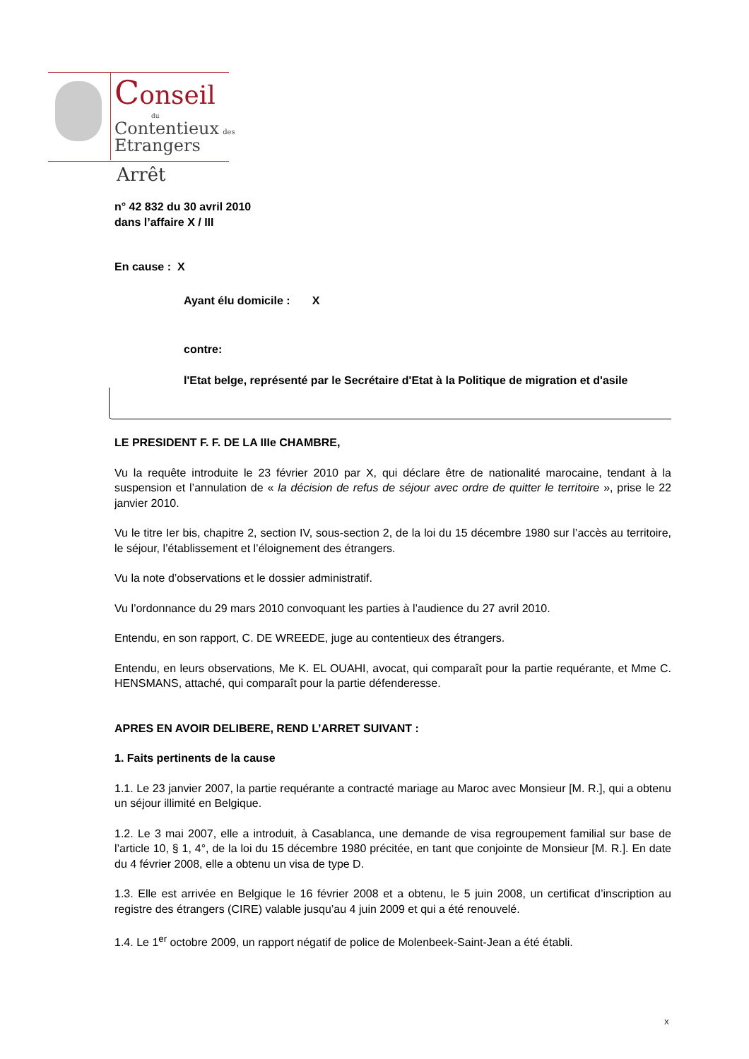Conseil
du
Contentieux des
Etrangers
Arrêt
n° 42 832 du 30 avril 2010
dans l’affaire X / III
En cause : X
Ayant élu domicile : X
contre:
l'Etat belge, représenté par le Secrétaire d'Etat à la Politique de migration et d'asile
LE PRESIDENT F. F. DE LA IIIe CHAMBRE,
Vu la requête introduite le 23 février 2010 par X, qui déclare être de nationalité marocaine, tendant à la suspension et l’annulation de « la décision de refus de séjour avec ordre de quitter le territoire », prise le 22 janvier 2010.
Vu le titre Ier bis, chapitre 2, section IV, sous-section 2, de la loi du 15 décembre 1980 sur l’accès au territoire, le séjour, l’établissement et l’éloignement des étrangers.
Vu la note d’observations et le dossier administratif.
Vu l’ordonnance du 29 mars 2010 convoquant les parties à l’audience du 27 avril 2010.
Entendu, en son rapport, C. DE WREEDE, juge au contentieux des étrangers.
Entendu, en leurs observations, Me K. EL OUAHI, avocat, qui comparaît pour la partie requérante, et Mme C. HENSMANS, attaché, qui comparaît pour la partie défenderesse.
APRES EN AVOIR DELIBERE, REND L’ARRET SUIVANT :
1. Faits pertinents de la cause
1.1. Le 23 janvier 2007, la partie requérante a contracté mariage au Maroc avec Monsieur [M. R.], qui a obtenu un séjour illimité en Belgique.
1.2. Le 3 mai 2007, elle a introduit, à Casablanca, une demande de visa regroupement familial sur base de l’article 10, § 1, 4°, de la loi du 15 décembre 1980 précitée, en tant que conjointe de Monsieur [M. R.]. En date du 4 février 2008, elle a obtenu un visa de type D.
1.3. Elle est arrivée en Belgique le 16 février 2008 et a obtenu, le 5 juin 2008, un certificat d’inscription au registre des étrangers (CIRE) valable jusqu’au 4 juin 2009 et qui a été renouvelé.
1.4. Le 1<sup>er</sup> octobre 2009, un rapport négatif de police de Molenbeek-Saint-Jean a été établi.
X